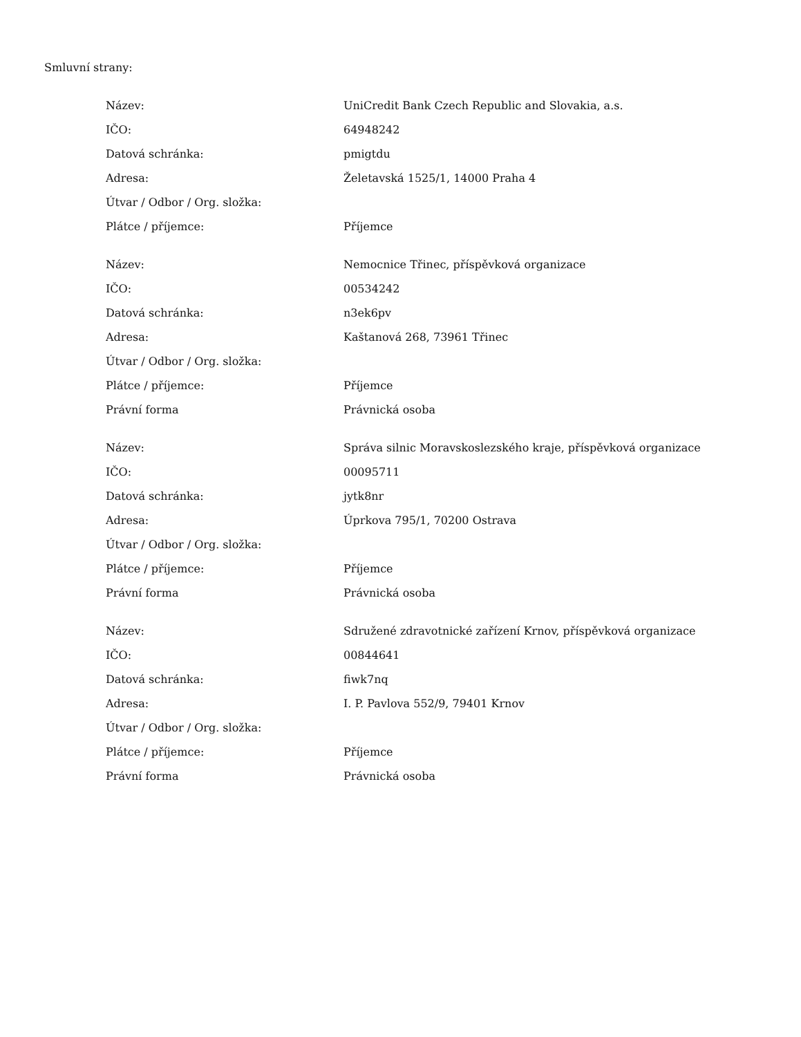Smluvní strany:
| Název: | UniCredit Bank Czech Republic and Slovakia, a.s. |
| IČO: | 64948242 |
| Datová schránka: | pmigtdu |
| Adresa: | Želetavská 1525/1, 14000 Praha 4 |
| Útvar / Odbor / Org. složka: | |
| Plátce / příjemce: | Příjemce |
| Název: | Nemocnice Třinec, příspěvková organizace |
| IČO: | 00534242 |
| Datová schránka: | n3ek6pv |
| Adresa: | Kaštanová 268, 73961 Třinec |
| Útvar / Odbor / Org. složka: | |
| Plátce / příjemce: | Příjemce |
| Právní forma | Právnická osoba |
| Název: | Správa silnic Moravskoslezského kraje, příspěvková organizace |
| IČO: | 00095711 |
| Datová schránka: | jytk8nr |
| Adresa: | Úprkova 795/1, 70200 Ostrava |
| Útvar / Odbor / Org. složka: | |
| Plátce / příjemce: | Příjemce |
| Právní forma | Právnická osoba |
| Název: | Sdružené zdravotnické zařízení Krnov, příspěvková organizace |
| IČO: | 00844641 |
| Datová schránka: | fiwk7nq |
| Adresa: | I. P. Pavlova 552/9, 79401 Krnov |
| Útvar / Odbor / Org. složka: | |
| Plátce / příjemce: | Příjemce |
| Právní forma | Právnická osoba |